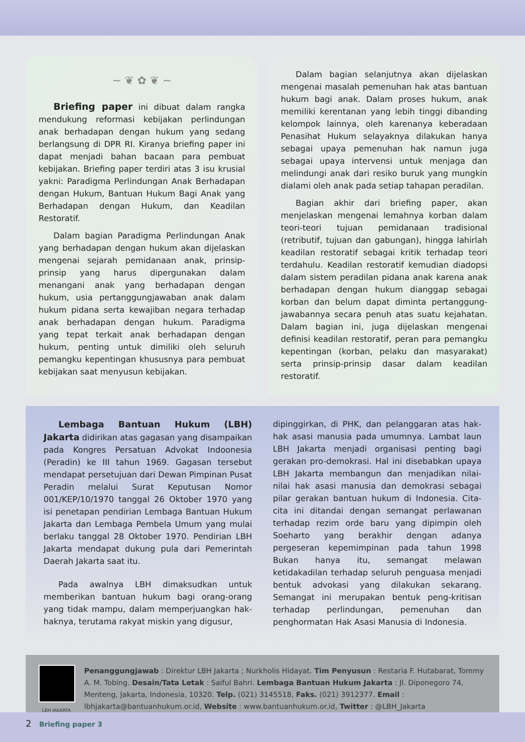~ ❦ ✿ ❦ ~
Briefing paper ini dibuat dalam rangka mendukung reformasi kebijakan perlindungan anak berhadapan dengan hukum yang sedang berlangsung di DPR RI. Kiranya briefing paper ini dapat menjadi bahan bacaan para pembuat kebijakan. Briefing paper terdiri atas 3 isu krusial yakni: Paradigma Perlindungan Anak Berhadapan dengan Hukum, Bantuan Hukum Bagi Anak yang Berhadapan dengan Hukum, dan Keadilan Restoratif.
Dalam bagian Paradigma Perlindungan Anak yang berhadapan dengan hukum akan dijelaskan mengenai sejarah pemidanaan anak, prinsip-prinsip yang harus dipergunakan dalam menangani anak yang berhadapan dengan hukum, usia pertanggungjawaban anak dalam hukum pidana serta kewajiban negara terhadap anak berhadapan dengan hukum. Paradigma yang tepat terkait anak berhadapan dengan hukum, penting untuk dimiliki oleh seluruh pemangku kepentingan khususnya para pembuat kebijakan saat menyusun kebijakan.
Dalam bagian selanjutnya akan dijelaskan mengenai masalah pemenuhan hak atas bantuan hukum bagi anak. Dalam proses hukum, anak memiliki kerentanan yang lebih tinggi dibanding kelompok lainnya, oleh karenanya keberadaan Penasihat Hukum selayaknya dilakukan hanya sebagai upaya pemenuhan hak namun juga sebagai upaya intervensi untuk menjaga dan melindungi anak dari resiko buruk yang mungkin dialami oleh anak pada setiap tahapan peradilan.
Bagian akhir dari briefing paper, akan menjelaskan mengenai lemahnya korban dalam teori-teori tujuan pemidanaan tradisional (retributif, tujuan dan gabungan), hingga lahirlah keadilan restoratif sebagai kritik terhadap teori terdahulu. Keadilan restoratif kemudian diadopsi dalam sistem peradilan pidana anak karena anak berhadapan dengan hukum dianggap sebagai korban dan belum dapat diminta pertanggung-jawabannya secara penuh atas suatu kejahatan. Dalam bagian ini, juga dijelaskan mengenai definisi keadilan restoratif, peran para pemangku kepentingan (korban, pelaku dan masyarakat) serta prinsip-prinsip dasar dalam keadilan restoratif.
Lembaga Bantuan Hukum (LBH) Jakarta didirikan atas gagasan yang disampaikan pada Kongres Persatuan Advokat Indoonesia (Peradin) ke III tahun 1969. Gagasan tersebut mendapat persetujuan dari Dewan Pimpinan Pusat Peradin melalui Surat Keputusan Nomor 001/KEP/10/1970 tanggal 26 Oktober 1970 yang isi penetapan pendirian Lembaga Bantuan Hukum Jakarta dan Lembaga Pembela Umum yang mulai berlaku tanggal 28 Oktober 1970. Pendirian LBH Jakarta mendapat dukung pula dari Pemerintah Daerah Jakarta saat itu.
Pada awalnya LBH dimaksudkan untuk memberikan bantuan hukum bagi orang-orang yang tidak mampu, dalam memperjuangkan hak-haknya, terutama rakyat miskin yang digusur,
dipinggirkan, di PHK, dan pelanggaran atas hak-hak asasi manusia pada umumnya. Lambat laun LBH Jakarta menjadi organisasi penting bagi gerakan pro-demokrasi. Hal ini disebabkan upaya LBH Jakarta membangun dan menjadikan nilai-nilai hak asasi manusia dan demokrasi sebagai pilar gerakan bantuan hukum di Indonesia. Cita-cita ini ditandai dengan semangat perlawanan terhadap rezim orde baru yang dipimpin oleh Soeharto yang berakhir dengan adanya pergeseran kepemimpinan pada tahun 1998 Bukan hanya itu, semangat melawan ketidakadilan terhadap seluruh penguasa menjadi bentuk advokasi yang dilakukan sekarang. Semangat ini merupakan bentuk peng-kritisan terhadap perlindungan, pemenuhan dan penghormatan Hak Asasi Manusia di Indonesia.
LBH JAKARTA
Penanggungjawab : Direktur LBH Jakarta ; Nurkholis Hidayat. Tim Penyusun : Restaria F. Hutabarat, Tommy A. M. Tobing. Desain/Tata Letak : Saiful Bahri. Lembaga Bantuan Hukum Jakarta : Jl. Diponegoro 74, Menteng, Jakarta, Indonesia, 10320. Telp. (021) 3145518, Faks. (021) 3912377. Email : lbhjakarta@bantuanhukum.or.id, Website : www.bantuanhukum.or.id, Twitter : @LBH_Jakarta
2 Briefing paper 3